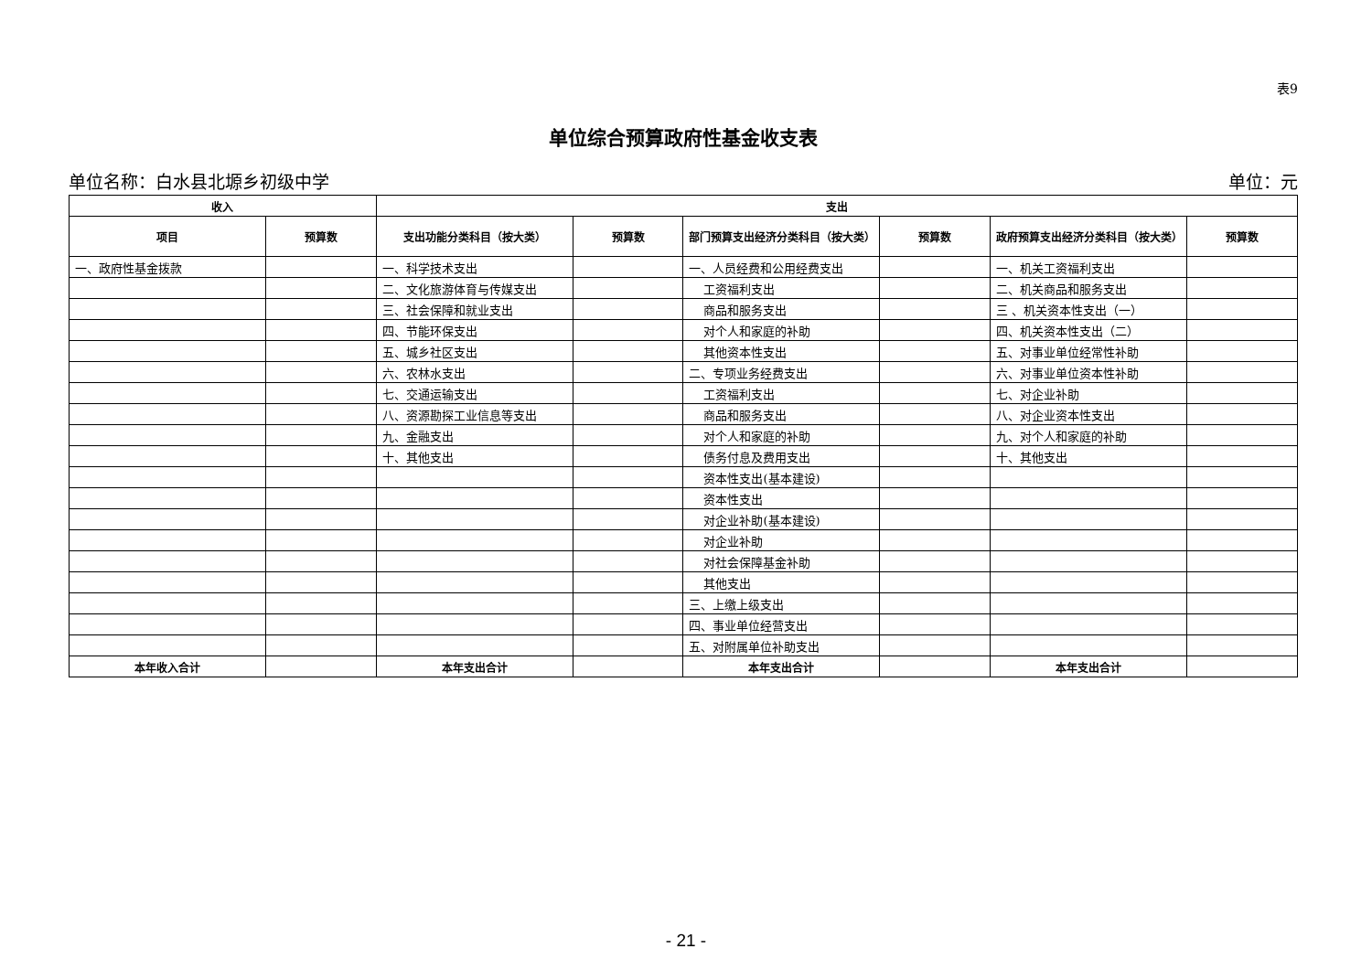表9
单位综合预算政府性基金收支表
单位名称：白水县北塬乡初级中学 单位：元
| 收入 | | 支出 | | | | | |
| --- | --- | --- | --- | --- | --- | --- | --- |
| 项目 | 预算数 | 支出功能分类科目（按大类） | 预算数 | 部门预算支出经济分类科目（按大类） | 预算数 | 政府预算支出经济分类科目（按大类） | 预算数 |
| 一、政府性基金拨款 | | 一、科学技术支出 | | 一、人员经费和公用经费支出 | | 一、机关工资福利支出 | |
| | | 二、文化旅游体育与传媒支出 | | 工资福利支出 | | 二、机关商品和服务支出 | |
| | | 三、社会保障和就业支出 | | 商品和服务支出 | | 三 、机关资本性支出（一） | |
| | | 四、节能环保支出 | | 对个人和家庭的补助 | | 四、机关资本性支出（二） | |
| | | 五、城乡社区支出 | | 其他资本性支出 | | 五、对事业单位经常性补助 | |
| | | 六、农林水支出 | | 二、专项业务经费支出 | | 六、对事业单位资本性补助 | |
| | | 七、交通运输支出 | | 工资福利支出 | | 七、对企业补助 | |
| | | 八、资源勘探工业信息等支出 | | 商品和服务支出 | | 八、对企业资本性支出 | |
| | | 九、金融支出 | | 对个人和家庭的补助 | | 九、对个人和家庭的补助 | |
| | | 十、其他支出 | | 债务付息及费用支出 | | 十、其他支出 | |
| | | | | 资本性支出(基本建设) | | | |
| | | | | 资本性支出 | | | |
| | | | | 对企业补助(基本建设) | | | |
| | | | | 对企业补助 | | | |
| | | | | 对社会保障基金补助 | | | |
| | | | | 其他支出 | | | |
| | | | | 三、上缴上级支出 | | | |
| | | | | 四、事业单位经营支出 | | | |
| | | | | 五、对附属单位补助支出 | | | |
| 本年收入合计 | | 本年支出合计 | | 本年支出合计 | | 本年支出合计 | |
- 21 -